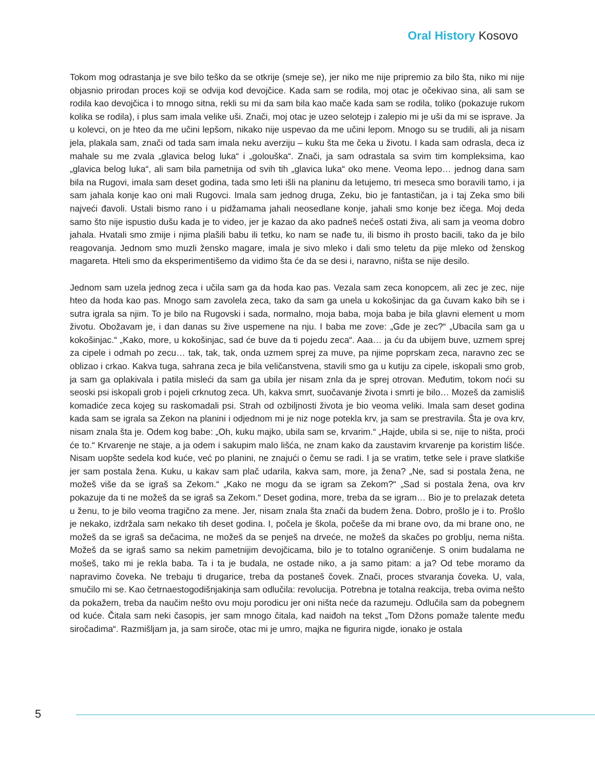Oral History Kosovo
Tokom mog odrastanja je sve bilo teško da se otkrije (smeje se), jer niko me nije pripremio za bilo šta, niko mi nije objasnio prirodan proces koji se odvija kod devojčice. Kada sam se rodila, moj otac je očekivao sina, ali sam se rodila kao devojčica i to mnogo sitna, rekli su mi da sam bila kao mače kada sam se rodila, toliko (pokazuje rukom kolika se rodila), i plus sam imala velike uši. Znači, moj otac je uzeo selotejp i zalepio mi je uši da mi se isprave. Ja u kolevci, on je hteo da me učini lepšom, nikako nije uspevao da me učini lepom. Mnogo su se trudili, ali ja nisam jela, plakala sam, znači od tada sam imala neku averziju – kuku šta me čeka u životu. I kada sam odrasla, deca iz mahale su me zvala „glavica belog luka“ i „golouška“. Znači, ja sam odrastala sa svim tim kompleksima, kao „glavica belog luka“, ali sam bila pametnija od svih tih „glavica luka“ oko mene. Veoma lepo… jednog dana sam bila na Rugovi, imala sam deset godina, tada smo leti išli na planinu da letujemo, tri meseca smo boravili tamo, i ja sam jahala konje kao oni mali Rugovci. Imala sam jednog druga, Zeku, bio je fantastičan, ja i taj Zeka smo bili najveći đavoli. Ustali bismo rano i u pidžamama jahali neosedlane konje, jahali smo konje bez ičega. Moj deda samo što nije ispustio dušu kada je to video, jer je kazao da ako padneš nećeš ostati živa, ali sam ja veoma dobro jahala. Hvatali smo zmije i njima plašili babu ili tetku, ko nam se nađe tu, ili bismo ih prosto bacili, tako da je bilo reagovanja. Jednom smo muzli žensko magare, imala je sivo mleko i dali smo teletu da pije mleko od ženskog magareta. Hteli smo da eksperimentišemo da vidimo šta će da se desi i, naravno, ništa se nije desilo.
Jednom sam uzela jednog zeca i učila sam ga da hoda kao pas. Vezala sam zeca konopcem, ali zec je zec, nije hteo da hoda kao pas. Mnogo sam zavolela zeca, tako da sam ga unela u kokošinjac da ga čuvam kako bih se i sutra igrala sa njim. To je bilo na Rugovski i sada, normalno, moja baba, moja baba je bila glavni element u mom životu. Obožavam je, i dan danas su žive uspemene na nju. I baba me zove: „Gde je zec?“ „Ubacila sam ga u kokošinjac.“ „Kako, more, u kokošinjac, sad će buve da ti pojedu zeca“. Aaa… ja ću da ubijem buve, uzmem sprej za cipele i odmah po zecu… tak, tak, tak, onda uzmem sprej za muve, pa njime poprskam zeca, naravno zec se oblizao i crkao. Kakva tuga, sahrana zeca je bila veličanstvena, stavili smo ga u kutiju za cipele, iskopali smo grob, ja sam ga oplakivala i patila misleći da sam ga ubila jer nisam znla da je sprej otrovan. Međutim, tokom noći su seoski psi iskopali grob i pojeli crknutog zeca. Uh, kakva smrt, suočavanje života i smrti je bilo… Mozeš da zamisliš komadiće zeca kojeg su raskomadali psi. Strah od ozbiljnosti života je bio veoma veliki. Imala sam deset godina kada sam se igrala sa Zekon na planini i odjednom mi je niz noge potekla krv, ja sam se prestravila. Šta je ova krv, nisam znala šta je. Odem kog babe: „Oh, kuku majko, ubila sam se, krvarim.“ „Hajde, ubila si se, nije to ništa, proći će to.“ Krvarenje ne staje, a ja odem i sakupim malo lišća, ne znam kako da zaustavim krvarenje pa koristim lišće. Nisam uopšte sedela kod kuće, već po planini, ne znajući o čemu se radi. I ja se vratim, tetke sele i prave slatkiše jer sam postala žena. Kuku, u kakav sam plač udarila, kakva sam, more, ja žena? „Ne, sad si postala žena, ne možeš više da se igraš sa Zekom.“ „Kako ne mogu da se igram sa Zekom?“ „Sad si postala žena, ova krv pokazuje da ti ne možeš da se igraš sa Zekom.“ Deset godina, more, treba da se igram… Bio je to prelazak deteta u ženu, to je bilo veoma tragično za mene. Jer, nisam znala šta znači da budem žena. Dobro, prošlo je i to. Prošlo je nekako, izdržala sam nekako tih deset godina. I, počela je škola, počeše da mi brane ovo, da mi brane ono, ne možeš da se igraš sa dečacima, ne možeš da se penješ na drveće, ne možeš da skačes po groblju, nema ništa. Možeš da se igraš samo sa nekim pametnijim devojčicama, bilo je to totalno ograničenje. S onim budalama ne mošeš, tako mi je rekla baba. Ta i ta je budala, ne ostade niko, a ja samo pitam: a ja? Od tebe moramo da napravimo čoveka. Ne trebaju ti drugarice, treba da postaneš čovek. Znači, proces stvaranja čoveka. U, vala, smučilo mi se. Kao četrnaestogodišnjakinja sam odlučila: revolucija. Potrebna je totalna reakcija, treba ovima nešto da pokažem, treba da naučim nešto ovu moju porodicu jer oni ništa neće da razumeju. Odlučila sam da pobegnem od kuće. Čitala sam neki časopis, jer sam mnogo čitala, kad naiđoh na tekst „Tom Džons pomaže talente među siročadima“. Razmišljam ja, ja sam siroče, otac mi je umro, majka ne figurira nigde, ionako je ostala
5